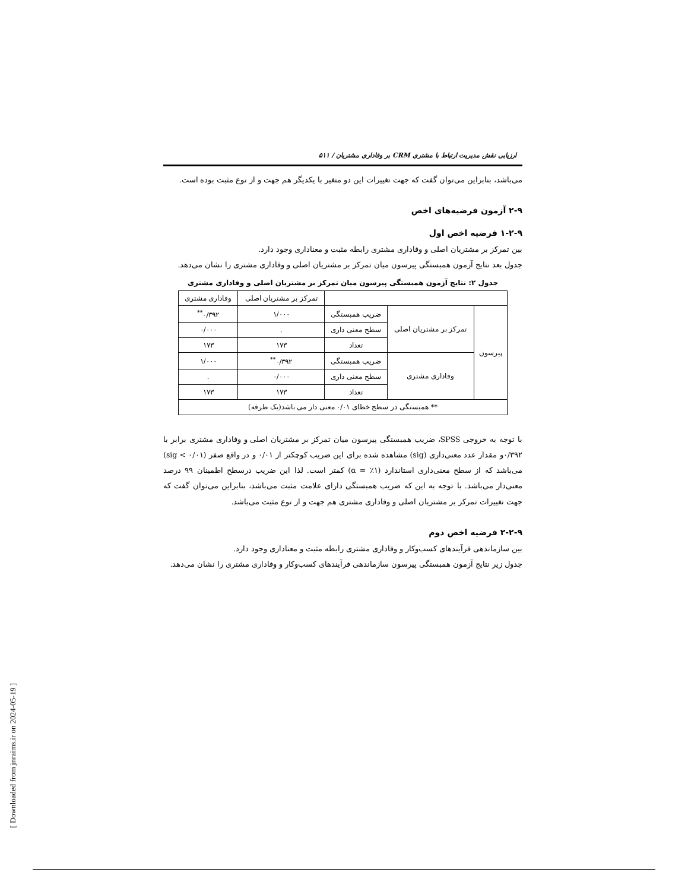ارزیابی نقش مدیریت ارتباط با مشتری CRM بر وفاداری مشتریان / ۵۱۱
می‌باشد، بنابراین می‌توان گفت که جهت تغییرات این دو متغیر با یکدیگر هم جهت و از نوع مثبت بوده است.
۲-۹ آزمون فرضیه‌های اخص
۱-۲-۹ فرضیه اخص اول
بین تمرکز بر مشتریان اصلی و وفاداری مشتری رابطه مثبت و معناداری وجود دارد.
جدول بعد نتایج آزمون همبستگی پیرسون میان تمرکز بر مشتریان اصلی و وفاداری مشتری را نشان می‌دهد.
جدول ۲: نتایج آزمون همبستگی پیرسون میان تمرکز بر مشتریان اصلی و وفاداری مشتری
| | | | تمرکز بر مشتریان اصلی | وفاداری مشتری |
| --- | --- | --- | --- | --- |
| پیرسون | تمرکز بر مشتریان اصلی | ضریب همبستگی | ۱/۰۰۰ | ۰/۳۹۲<sup>**</sup> |
| | | سطح معنی داری | . | ۰/۰۰۰ |
| | | تعداد | ۱۷۳ | ۱۷۳ |
| | وفاداری مشتری | ضریب همبستگی | ۰/۳۹۲<sup>**</sup> | ۱/۰۰۰ |
| | | سطح معنی داری | ۰/۰۰۰ | . |
| | | تعداد | ۱۷۳ | ۱۷۳ |
| ** همبستگی در سطح خطای ۰/۰۱ معنی دار می باشد(یک طرفه) | | | | |
با توجه به خروجی SPSS، ضریب همبستگی پیرسون میان تمرکز بر مشتریان اصلی و وفاداری مشتری برابر با ۰/۳۹۲و مقدار عدد معنی‌داری (sig) مشاهده شده برای این ضریب کوچکتر از ۰/۰۱ و در واقع صفر (sig < ۰/۰۱) می‌باشد که از سطح معنی‌داری استاندارد (۱٪ = α) کمتر است. لذا این ضریب درسطح اطمینان ۹۹ درصد معنی‌دار می‌باشد. با توجه به این که ضریب همبستگی دارای علامت مثبت می‌باشد، بنابراین می‌توان گفت که جهت تغییرات تمرکز بر مشتریان اصلی و وفاداری مشتری هم جهت و از نوع مثبت می‌باشد.
۲-۲-۹ فرضیه اخص دوم
بین سازماندهی فرآیندهای کسب‌وکار و وفاداری مشتری رابطه مثبت و معناداری وجود دارد.
جدول زیر نتایج آزمون همبستگی پیرسون سازماندهی فرآیندهای کسب‌وکار و وفاداری مشتری را نشان می‌دهد.
[ Downloaded from jnraims.ir on 2024-05-19 ]